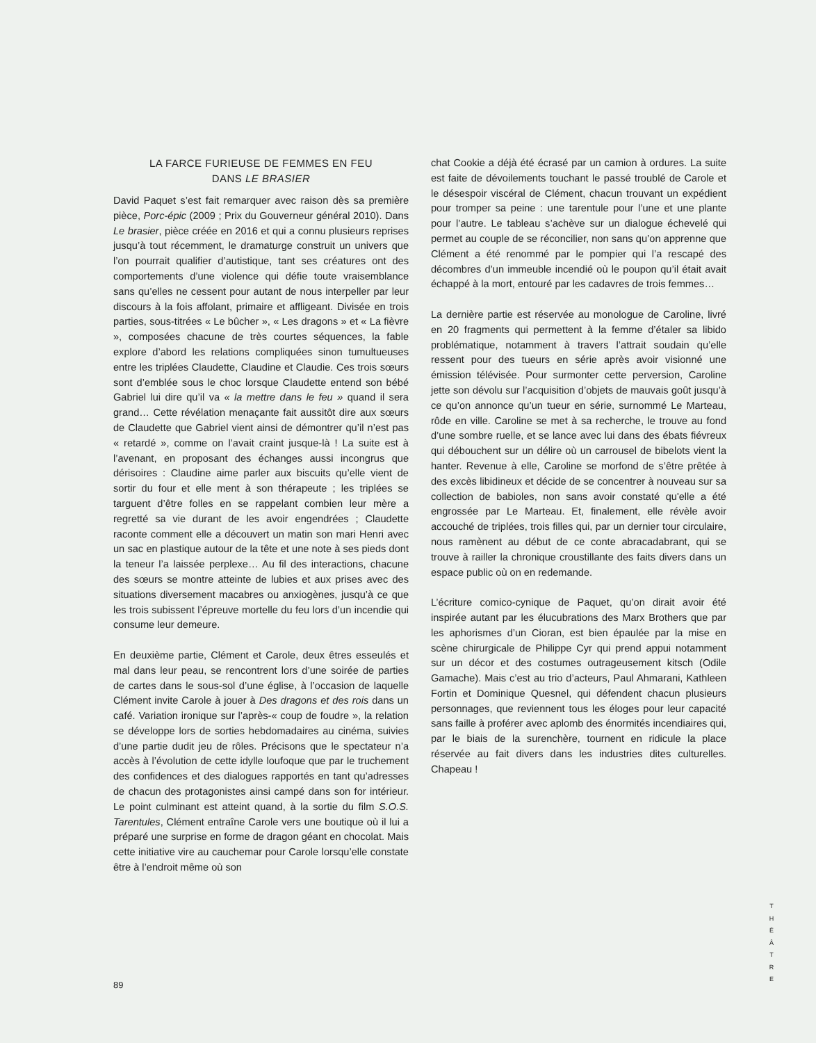LA FARCE FURIEUSE DE FEMMES EN FEU
DANS LE BRASIER
David Paquet s’est fait remarquer avec raison dès sa première pièce, Porc-épic (2009 ; Prix du Gouverneur général 2010). Dans Le brasier, pièce créée en 2016 et qui a connu plusieurs reprises jusqu’à tout récemment, le dramaturge construit un univers que l’on pourrait qualifier d’autistique, tant ses créatures ont des comportements d’une violence qui défie toute vraisemblance sans qu’elles ne cessent pour autant de nous interpeller par leur discours à la fois affolant, primaire et affligeant. Divisée en trois parties, sous-titrées « Le bûcher », « Les dragons » et « La fièvre », composées chacune de très courtes séquences, la fable explore d’abord les relations compliquées sinon tumultueuses entre les triplées Claudette, Claudine et Claudie. Ces trois sœurs sont d’emblée sous le choc lorsque Claudette entend son bébé Gabriel lui dire qu’il va « la mettre dans le feu » quand il sera grand… Cette révélation menaçante fait aussitôt dire aux sœurs de Claudette que Gabriel vient ainsi de démontrer qu’il n’est pas « retardé », comme on l’avait craint jusque-là ! La suite est à l’avenant, en proposant des échanges aussi incongrus que dérisoires : Claudine aime parler aux biscuits qu’elle vient de sortir du four et elle ment à son thérapeute ; les triplées se targuent d’être folles en se rappelant combien leur mère a regretté sa vie durant de les avoir engendrées ; Claudette raconte comment elle a découvert un matin son mari Henri avec un sac en plastique autour de la tête et une note à ses pieds dont la teneur l’a laissée perplexe… Au fil des interactions, chacune des sœurs se montre atteinte de lubies et aux prises avec des situations diversement macabres ou anxiogènes, jusqu’à ce que les trois subissent l’épreuve mortelle du feu lors d’un incendie qui consume leur demeure.
En deuxième partie, Clément et Carole, deux êtres esseulés et mal dans leur peau, se rencontrent lors d’une soirée de parties de cartes dans le sous-sol d’une église, à l’occasion de laquelle Clément invite Carole à jouer à Des dragons et des rois dans un café. Variation ironique sur l’après-« coup de foudre », la relation se développe lors de sorties hebdomadaires au cinéma, suivies d’une partie dudit jeu de rôles. Précisons que le spectateur n’a accès à l’évolution de cette idylle loufoque que par le truchement des confidences et des dialogues rapportés en tant qu’adresses de chacun des protagonistes ainsi campé dans son for intérieur. Le point culminant est atteint quand, à la sortie du film S.O.S. Tarentules, Clément entraîne Carole vers une boutique où il lui a préparé une surprise en forme de dragon géant en chocolat. Mais cette initiative vire au cauchemar pour Carole lorsqu’elle constate être à l’endroit même où son
chat Cookie a déjà été écrasé par un camion à ordures. La suite est faite de dévoilements touchant le passé troublé de Carole et le désespoir viscéral de Clément, chacun trouvant un expédient pour tromper sa peine : une tarentule pour l’une et une plante pour l’autre. Le tableau s’achève sur un dialogue échevelé qui permet au couple de se réconcilier, non sans qu’on apprenne que Clément a été renommé par le pompier qui l’a rescapé des décombres d’un immeuble incendié où le poupon qu’il était avait échappé à la mort, entouré par les cadavres de trois femmes…
La dernière partie est réservée au monologue de Caroline, livré en 20 fragments qui permettent à la femme d’étaler sa libido problématique, notamment à travers l’attrait soudain qu’elle ressent pour des tueurs en série après avoir visionné une émission télévisée. Pour surmonter cette perversion, Caroline jette son dévolu sur l’acquisition d’objets de mauvais goût jusqu’à ce qu’on annonce qu’un tueur en série, surnommé Le Marteau, rôde en ville. Caroline se met à sa recherche, le trouve au fond d’une sombre ruelle, et se lance avec lui dans des ébats fiévreux qui débouchent sur un délire où un carrousel de bibelots vient la hanter. Revenue à elle, Caroline se morfond de s’être prêtée à des excès libidineux et décide de se concentrer à nouveau sur sa collection de babioles, non sans avoir constaté qu'elle a été engrossée par Le Marteau. Et, finalement, elle révèle avoir accouché de triplées, trois filles qui, par un dernier tour circulaire, nous ramènent au début de ce conte abracadabrant, qui se trouve à railler la chronique croustillante des faits divers dans un espace public où on en redemande.
L’écriture comico-cynique de Paquet, qu’on dirait avoir été inspirée autant par les élucubrations des Marx Brothers que par les aphorismes d’un Cioran, est bien épaulée par la mise en scène chirurgicale de Philippe Cyr qui prend appui notamment sur un décor et des costumes outrageusement kitsch (Odile Gamache). Mais c’est au trio d’acteurs, Paul Ahmarani, Kathleen Fortin et Dominique Quesnel, qui défendent chacun plusieurs personnages, que reviennent tous les éloges pour leur capacité sans faille à proférer avec aplomb des énormités incendiaires qui, par le biais de la surenchère, tournent en ridicule la place réservée au fait divers dans les industries dites culturelles. Chapeau !
T
H
É
Â
T
R
E
89